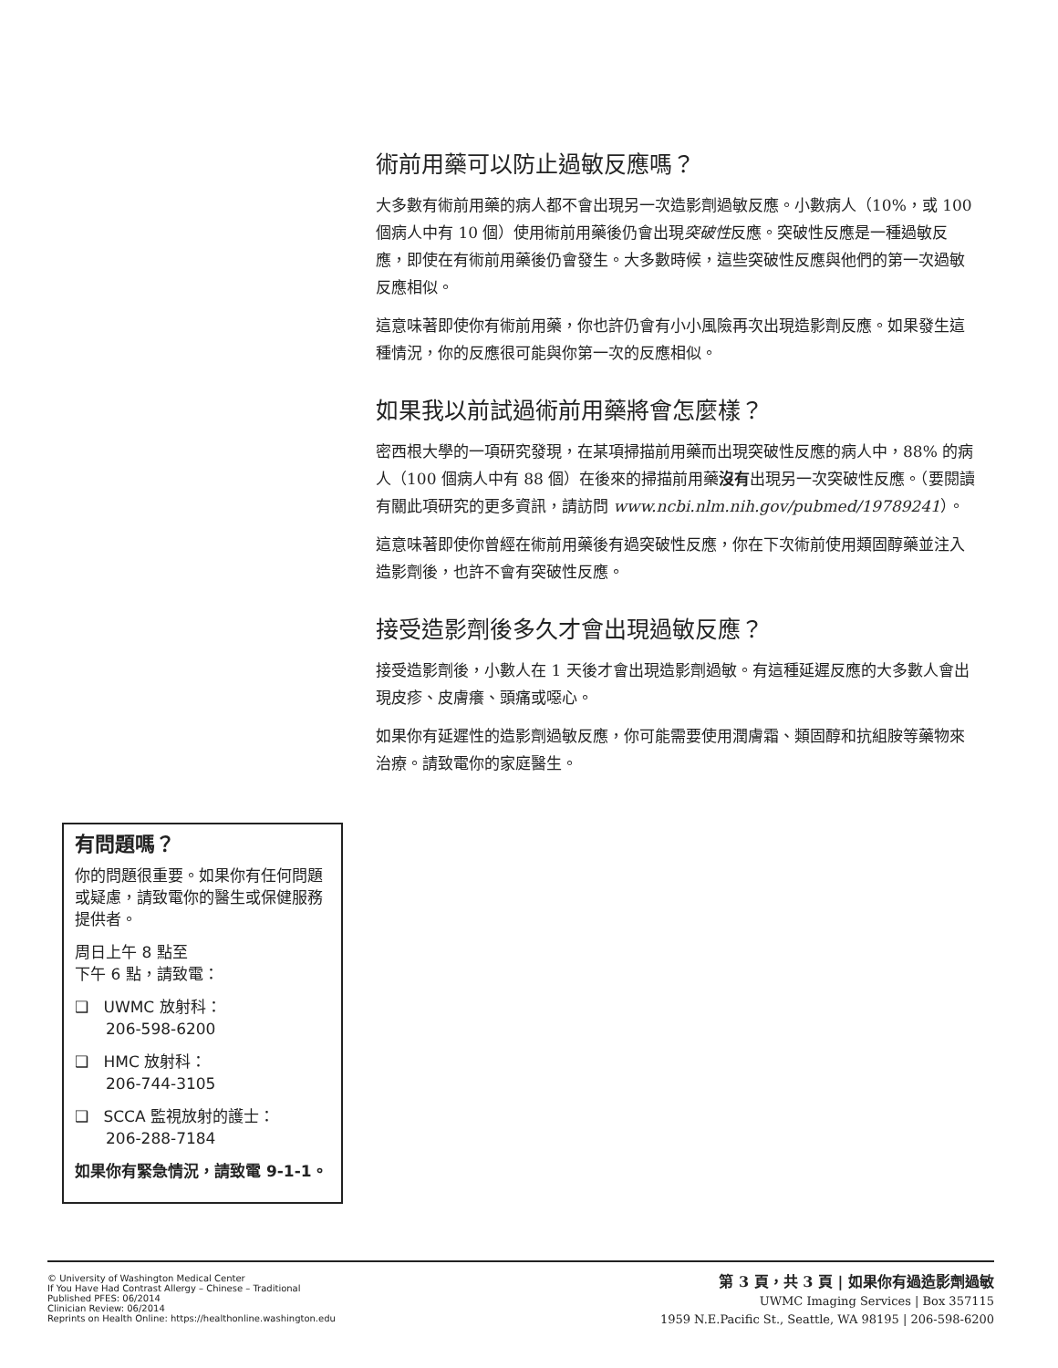術前用藥可以防止過敏反應嗎？
大多數有術前用藥的病人都不會出現另一次造影劑過敏反應。小數病人（10%，或 100 個病人中有 10 個）使用術前用藥後仍會出現突破性反應。突破性反應是一種過敏反應，即使在有術前用藥後仍會發生。大多數時候，這些突破性反應與他們的第一次過敏反應相似。
這意味著即使你有術前用藥，你也許仍會有小小風險再次出現造影劑反應。如果發生這種情況，你的反應很可能與你第一次的反應相似。
如果我以前試過術前用藥將會怎麼樣？
密西根大學的一項研究發現，在某項掃描前用藥而出現突破性反應的病人中，88% 的病人（100 個病人中有 88 個）在後來的掃描前用藥沒有出現另一次突破性反應。（要閱讀有關此項研究的更多資訊，請訪問 www.ncbi.nlm.nih.gov/pubmed/19789241）。
這意味著即使你曾經在術前用藥後有過突破性反應，你在下次術前使用類固醇藥並注入造影劑後，也許不會有突破性反應。
接受造影劑後多久才會出現過敏反應？
接受造影劑後，小數人在 1 天後才會出現造影劑過敏。有這種延遲反應的大多數人會出現皮疹、皮膚癢、頭痛或噁心。
如果你有延遲性的造影劑過敏反應，你可能需要使用潤膚霜、類固醇和抗組胺等藥物來治療。請致電你的家庭醫生。
有問題嗎？
你的問題很重要。如果你有任何問題或疑慮，請致電你的醫生或保健服務提供者。
周日上午 8 點至
下午 6 點，請致電：
❑ UWMC 放射科：
206-598-6200
❑ HMC 放射科：
206-744-3105
❑ SCCA 監視放射的護士：
206-288-7184
如果你有緊急情況，請致電 9-1-1。
© University of Washington Medical Center
If You Have Had Contrast Allergy – Chinese – Traditional
Published PFES: 06/2014
Clinician Review: 06/2014
Reprints on Health Online: https://healthonline.washington.edu
第 3 頁，共 3 頁 | 如果你有過造影劑過敏
UWMC Imaging Services | Box 357115
1959 N.E.Pacific St., Seattle, WA 98195 | 206-598-6200